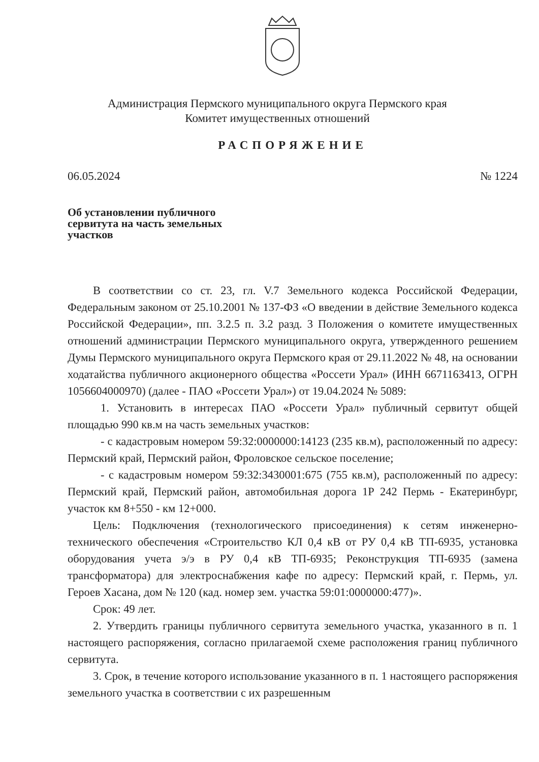Администрация Пермского муниципального округа Пермского края
Комитет имущественных отношений
РАСПОРЯЖЕНИЕ
06.05.2024 № 1224
Об установлении публичного
сервитута на часть земельных
участков
В соответствии со ст. 23, гл. V.7 Земельного кодекса Российской Федерации, Федеральным законом от 25.10.2001 № 137-ФЗ «О введении в действие Земельного кодекса Российской Федерации», пп. 3.2.5 п. 3.2 разд. 3 Положения о комитете имущественных отношений администрации Пермского муниципального округа, утвержденного решением Думы Пермского муниципального округа Пермского края от 29.11.2022 № 48, на основании ходатайства публичного акционерного общества «Россети Урал» (ИНН 6671163413, ОГРН 1056604000970) (далее - ПАО «Россети Урал») от 19.04.2024 № 5089:
1. Установить в интересах ПАО «Россети Урал» публичный сервитут общей площадью 990 кв.м на часть земельных участков:
- с кадастровым номером 59:32:0000000:14123 (235 кв.м), расположенный по адресу: Пермский край, Пермский район, Фроловское сельское поселение;
- с кадастровым номером 59:32:3430001:675 (755 кв.м), расположенный по адресу: Пермский край, Пермский район, автомобильная дорога 1Р 242 Пермь - Екатеринбург, участок км 8+550 - км 12+000.
Цель: Подключения (технологического присоединения) к сетям инженерно-технического обеспечения «Строительство КЛ 0,4 кВ от РУ 0,4 кВ ТП-6935, установка оборудования учета э/э в РУ 0,4 кВ ТП-6935; Реконструкция ТП-6935 (замена трансформатора) для электроснабжения кафе по адресу: Пермский край, г. Пермь, ул. Героев Хасана, дом № 120 (кад. номер зем. участка 59:01:0000000:477)».
Срок: 49 лет.
2. Утвердить границы публичного сервитута земельного участка, указанного в п. 1 настоящего распоряжения, согласно прилагаемой схеме расположения границ публичного сервитута.
3. Срок, в течение которого использование указанного в п. 1 настоящего распоряжения земельного участка в соответствии с их разрешенным